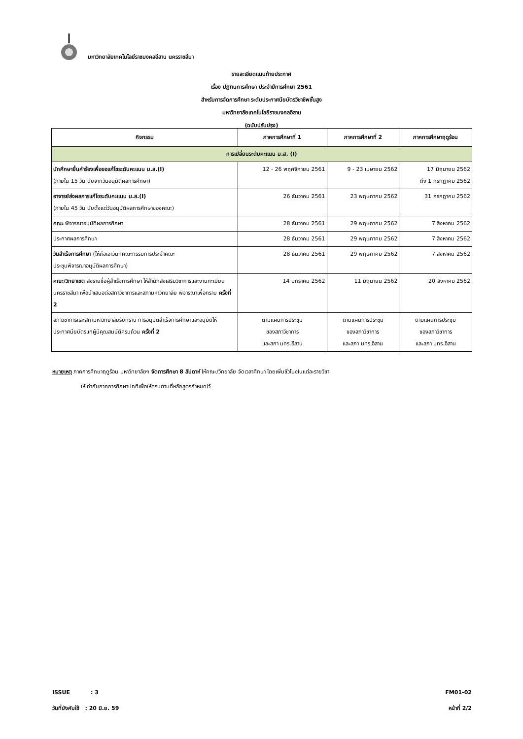มหาวิทยาลัยเทคโนโลยีราชมงคลอีสาน นครราชสีมา
รายละเอียดแนบท้ายประกาศ
เรื่อง ปฏิทินการศึกษา ประจำปีการศึกษา 2561
สำหรับการจัดการศึกษา ระดับประกาศนียบัตรวิชาชีพชั้นสูง
มหาวิทยาลัยเทคโนโลยีราชมงคลอีสาน
(ฉบับปรับปรุง)
| กิจกรรม | ภาคการศึกษาที่ 1 | ภาคการศึกษาที่ 2 | ภาคการศึกษาฤดูร้อน |
| --- | --- | --- | --- |
| การเปลี่ยนระดับคะแนน ม.ส. (I) | | | |
| นักศึกษายื่นคำร้องเพื่อขอแก้ไขระดับคะแนน ม.ส.(I) (ภายใน 15 วัน นับจากวันอนุมัติผลการศึกษา) | 12 - 26 พฤศจิกายน 2561 | 9 - 23 เมษายน 2562 | 17 มิถุนายน 2562 ถึง 1 กรกฎาคม 2562 |
| อาจารย์ส่งผลการแก้ไขระดับคะแนน ม.ส.(I) (ภายใน 45 วัน นับตั้งแต่วันอนุมัติผลการศึกษาของคณะ) | 26 ธันวาคม 2561 | 23 พฤษภาคม 2562 | 31 กรกฎาคม 2562 |
| คณะ พิจารณาอนุมัติผลการศึกษา | 28 ธันวาคม 2561 | 29 พฤษภาคม 2562 | 7 สิงหาคม 2562 |
| ประกาศผลการศึกษา | 28 ธันวาคม 2561 | 29 พฤษภาคม 2562 | 7 สิงหาคม 2562 |
| วันสำเร็จการศึกษา (ให้ถือเอาวันที่คณะกรรมการประจำคณะ ประชุมพิจารณาอนุมัติผลการศึกษา) | 28 ธันวาคม 2561 | 29 พฤษภาคม 2562 | 7 สิงหาคม 2562 |
| คณะ/วิทยาเขต ส่งรายชื่อผู้สำเร็จการศึกษา ให้สำนักส่งเสริมวิชาการและงานทะเบียน นครราชสีมา เพื่อนำเสนอต่อสภาวิชาการและสภามหาวิทยาลัย พิจารณาเพื่อทราบ ครั้งที่ 2 | 14 มกราคม 2562 | 11 มิถุนายน 2562 | 20 สิงหาคม 2562 |
| สภาวิชาการและสภามหาวิทยาลัยรับทราบ การอนุมัติสำเร็จการศึกษาและอนุมัติให้ประกาศนียบัตรแก่ผู้มีคุณสมบัติครบถ้วน ครั้งที่ 2 | ตามแผนการประชุม ของสภาวิชาการ และสภา มทร.อีสาน | ตามแผนการประชุม ของสภาวิชาการ และสภา มทร.อีสาน | ตามแผนการประชุม ของสภาวิชาการ และสภา มทร.อีสาน |
หมายเหตุ ภาคการศึกษาฤดูร้อน มหาวิทยาลัยฯ จัดการศึกษา 8 สัปดาห์ ให้คณะ/วิทยาลัย จัดเวลาศึกษา โดยเพิ่มชั่วโมงในแต่ละรายวิชา
ให้เท่ากับภาคการศึกษาปกติเพื่อให้ครบตามที่หลักสูตรกำหนดไว้
ISSUE : 3
วันที่บังคับใช้ : 20 มิ.ย. 59
FM01-02
หน้าที่ 2/2